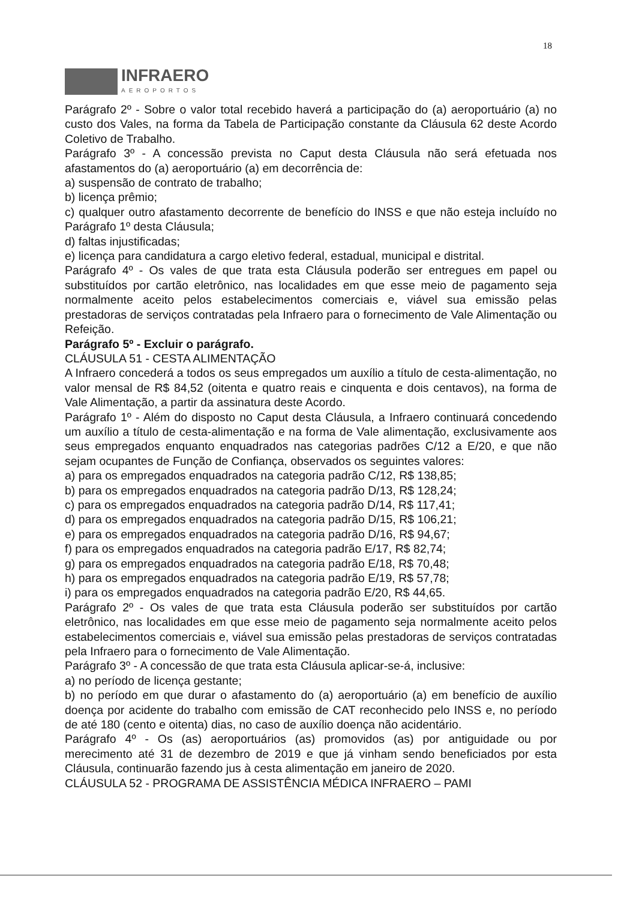18
INFRAERO
AEROPORTOS
Parágrafo 2º - Sobre o valor total recebido haverá a participação do (a) aeroportuário (a) no custo dos Vales, na forma da Tabela de Participação constante da Cláusula 62 deste Acordo Coletivo de Trabalho.
Parágrafo 3º - A concessão prevista no Caput desta Cláusula não será efetuada nos afastamentos do (a) aeroportuário (a) em decorrência de:
a) suspensão de contrato de trabalho;
b) licença prêmio;
c) qualquer outro afastamento decorrente de benefício do INSS e que não esteja incluído no Parágrafo 1º desta Cláusula;
d) faltas injustificadas;
e) licença para candidatura a cargo eletivo federal, estadual, municipal e distrital.
Parágrafo 4º - Os vales de que trata esta Cláusula poderão ser entregues em papel ou substituídos por cartão eletrônico, nas localidades em que esse meio de pagamento seja normalmente aceito pelos estabelecimentos comerciais e, viável sua emissão pelas prestadoras de serviços contratadas pela Infraero para o fornecimento de Vale Alimentação ou Refeição.
Parágrafo 5º - Excluir o parágrafo.
CLÁUSULA 51 - CESTA ALIMENTAÇÃO
A Infraero concederá a todos os seus empregados um auxílio a título de cesta-alimentação, no valor mensal de R$ 84,52 (oitenta e quatro reais e cinquenta e dois centavos), na forma de Vale Alimentação, a partir da assinatura deste Acordo.
Parágrafo 1º - Além do disposto no Caput desta Cláusula, a Infraero continuará concedendo um auxílio a título de cesta-alimentação e na forma de Vale alimentação, exclusivamente aos seus empregados enquanto enquadrados nas categorias padrões C/12 a E/20, e que não sejam ocupantes de Função de Confiança, observados os seguintes valores:
a) para os empregados enquadrados na categoria padrão C/12, R$ 138,85;
b) para os empregados enquadrados na categoria padrão D/13, R$ 128,24;
c) para os empregados enquadrados na categoria padrão D/14, R$ 117,41;
d) para os empregados enquadrados na categoria padrão D/15, R$ 106,21;
e) para os empregados enquadrados na categoria padrão D/16, R$ 94,67;
f) para os empregados enquadrados na categoria padrão E/17, R$ 82,74;
g) para os empregados enquadrados na categoria padrão E/18, R$ 70,48;
h) para os empregados enquadrados na categoria padrão E/19, R$ 57,78;
i) para os empregados enquadrados na categoria padrão E/20, R$ 44,65.
Parágrafo 2º - Os vales de que trata esta Cláusula poderão ser substituídos por cartão eletrônico, nas localidades em que esse meio de pagamento seja normalmente aceito pelos estabelecimentos comerciais e, viável sua emissão pelas prestadoras de serviços contratadas pela Infraero para o fornecimento de Vale Alimentação.
Parágrafo 3º - A concessão de que trata esta Cláusula aplicar-se-á, inclusive:
a) no período de licença gestante;
b) no período em que durar o afastamento do (a) aeroportuário (a) em benefício de auxílio doença por acidente do trabalho com emissão de CAT reconhecido pelo INSS e, no período de até 180 (cento e oitenta) dias, no caso de auxílio doença não acidentário.
Parágrafo 4º - Os (as) aeroportuários (as) promovidos (as) por antiguidade ou por merecimento até 31 de dezembro de 2019 e que já vinham sendo beneficiados por esta Cláusula, continuarão fazendo jus à cesta alimentação em janeiro de 2020.
CLÁUSULA 52 - PROGRAMA DE ASSISTÊNCIA MÉDICA INFRAERO – PAMI